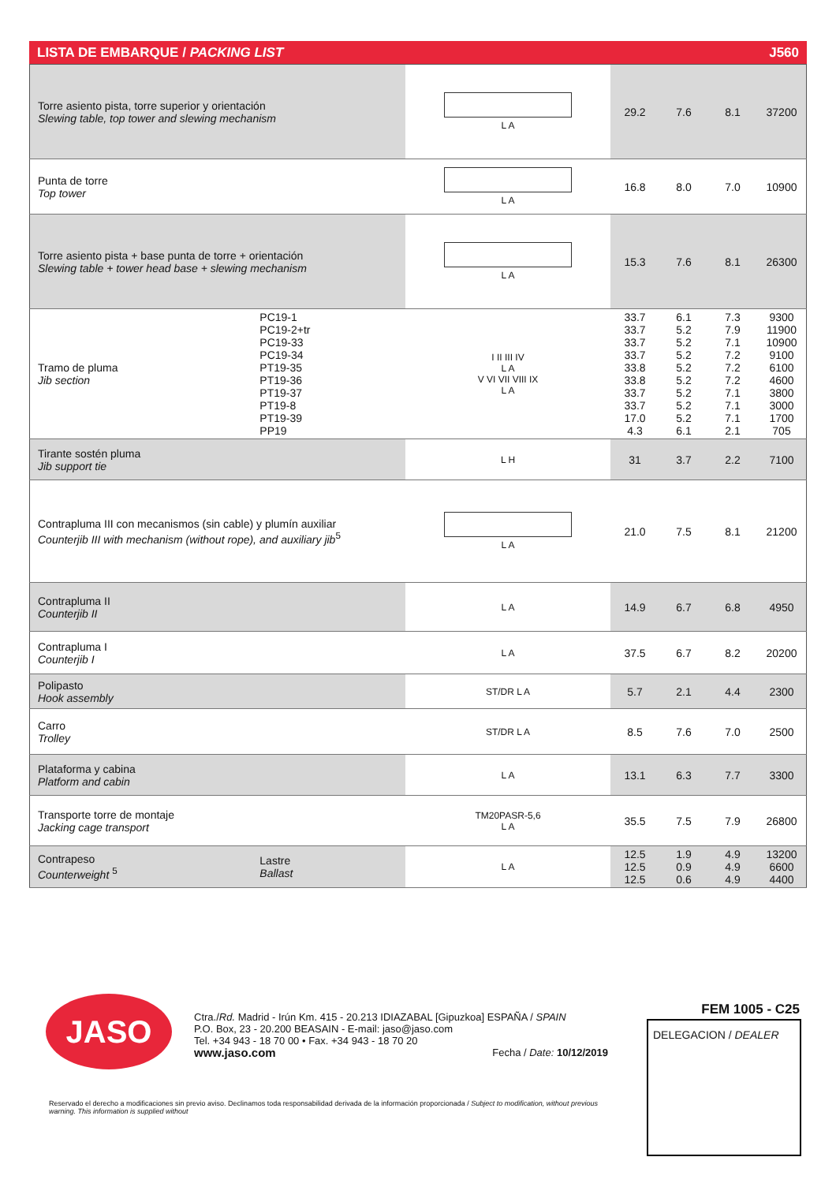LISTA DE EMBARQUE / PACKING LIST J560
| Torre asiento pista, torre superior y orientación Slewing table, top tower and slewing mechanism | | L A | 29.2 | 7.6 | 8.1 | 37200 |
| Punta de torre Top tower | | L A | 16.8 | 8.0 | 7.0 | 10900 |
| Torre asiento pista + base punta de torre + orientación Slewing table + tower head base + slewing mechanism | | L A | 15.3 | 7.6 | 8.1 | 26300 |
| Tramo de pluma Jib section | PC19-1 PC19-2+tr PC19-33 PC19-34 PT19-35 PT19-36 PT19-37 PT19-8 PT19-39 PP19 | I II III IV L A V VI VII VIII IX L A | 33.7 33.7 33.7 33.7 33.8 33.8 33.7 33.7 17.0 4.3 | 6.1 5.2 5.2 5.2 5.2 5.2 5.2 5.2 5.2 6.1 | 7.3 7.9 7.1 7.2 7.2 7.2 7.1 7.1 7.1 2.1 | 9300 11900 10900 9100 6100 4600 3800 3000 1700 705 |
| Tirante sostén pluma Jib support tie | | L H | 31 | 3.7 | 2.2 | 7100 |
| Contrapluma III con mecanismos (sin cable) y plumín auxiliar Counterjib III with mechanism (without rope), and auxiliary jib<sup>5</sup> | | L A | 21.0 | 7.5 | 8.1 | 21200 |
| Contrapluma II Counterjib II | | L A | 14.9 | 6.7 | 6.8 | 4950 |
| Contrapluma I Counterjib I | | L A | 37.5 | 6.7 | 8.2 | 20200 |
| Polipasto Hook assembly | | ST/DR L A | 5.7 | 2.1 | 4.4 | 2300 |
| Carro Trolley | | ST/DR L A | 8.5 | 7.6 | 7.0 | 2500 |
| Plataforma y cabina Platform and cabin | | L A | 13.1 | 6.3 | 7.7 | 3300 |
| Transporte torre de montaje Jacking cage transport | | TM20PASR-5,6 L A | 35.5 | 7.5 | 7.9 | 26800 |
| Contrapeso Counterweight <sup>5</sup> | Lastre Ballast | L A | 12.5 12.5 12.5 | 1.9 0.9 0.6 | 4.9 4.9 4.9 | 13200 6600 4400 |
JASO
Ctra./Rd. Madrid - Irún Km. 415 - 20.213 IDIAZABAL [Gipuzkoa] ESPAÑA / SPAIN
P.O. Box, 23 - 20.200 BEASAIN - E-mail: jaso@jaso.com
Tel. +34 943 - 18 70 00 • Fax. +34 943 - 18 70 20
www.jaso.com Fecha / Date: 10/12/2019
FEM 1005 - C25
DELEGACION / DEALER
Reservado el derecho a modificaciones sin previo aviso. Declinamos toda responsabilidad derivada de la información proporcionada / Subject to modification, without previous warning. This information is supplied without